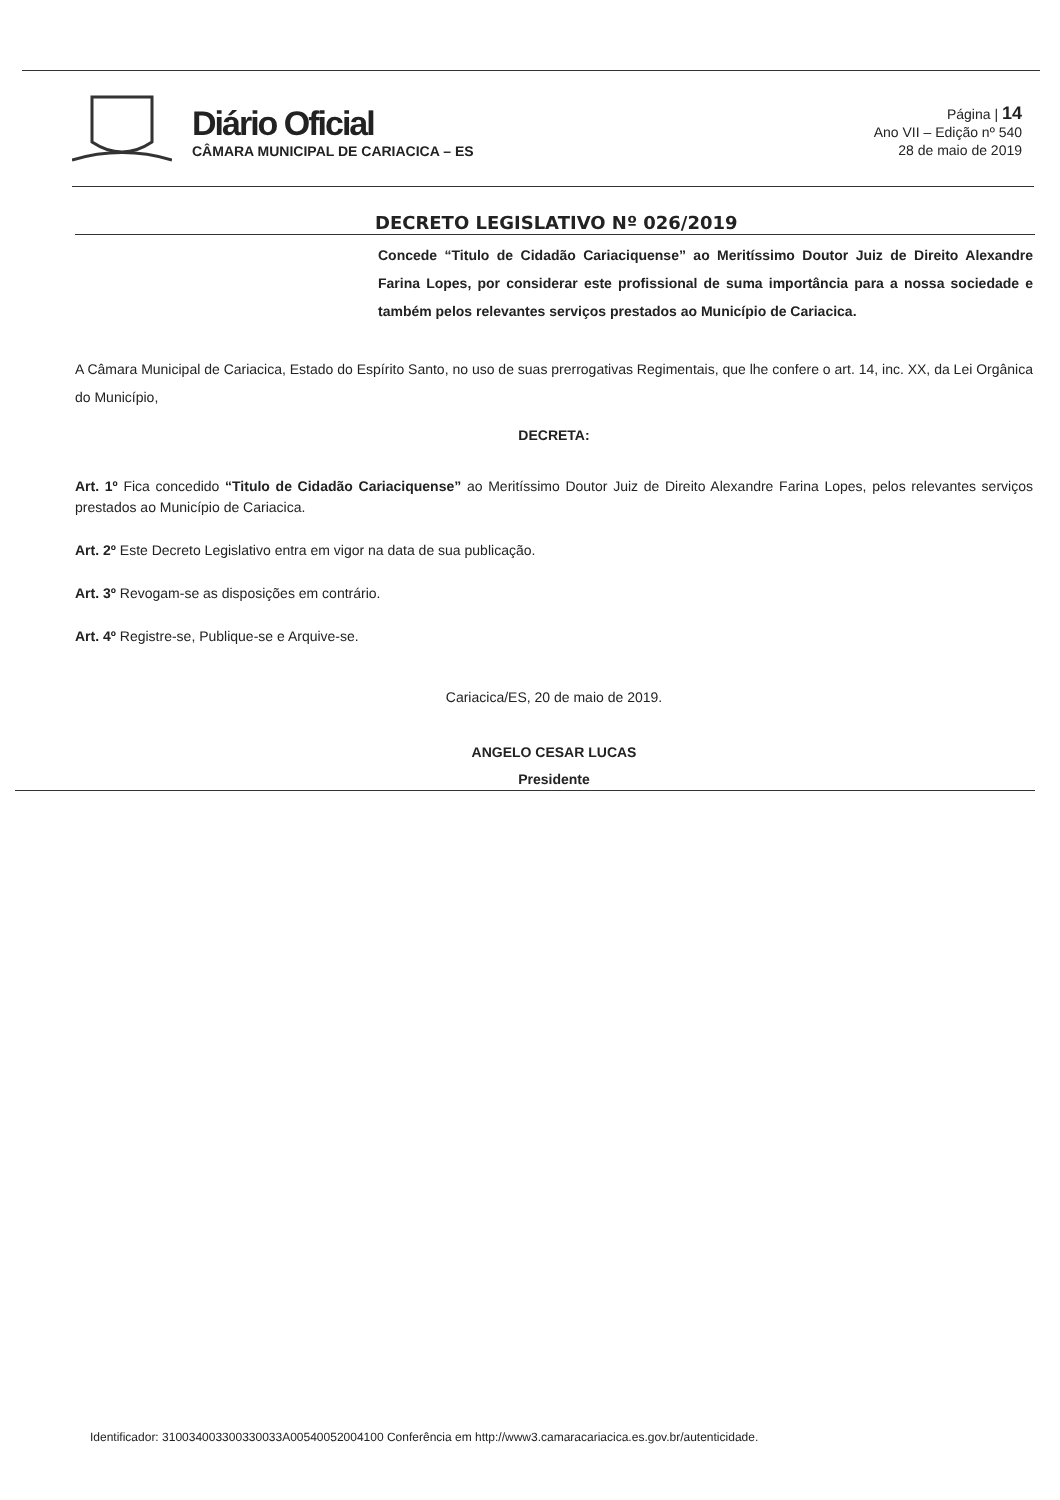Diário Oficial
CÂMARA MUNICIPAL DE CARIACICA – ES
Página | 14
Ano VII – Edição nº 540
28 de maio de 2019
DECRETO LEGISLATIVO Nº 026/2019
Concede “Titulo de Cidadão Cariaciquense” ao Meritíssimo Doutor Juiz de Direito Alexandre Farina Lopes, por considerar este profissional de suma importância para a nossa sociedade e também pelos relevantes serviços prestados ao Município de Cariacica.
A Câmara Municipal de Cariacica, Estado do Espírito Santo, no uso de suas prerrogativas Regimentais, que lhe confere o art. 14, inc. XX, da Lei Orgânica do Município,
DECRETA:
Art. 1º Fica concedido “Titulo de Cidadão Cariaciquense” ao Meritíssimo Doutor Juiz de Direito Alexandre Farina Lopes, pelos relevantes serviços prestados ao Município de Cariacica.
Art. 2º Este Decreto Legislativo entra em vigor na data de sua publicação.
Art. 3º Revogam-se as disposições em contrário.
Art. 4º Registre-se, Publique-se e Arquive-se.
Cariacica/ES, 20 de maio de 2019.
ANGELO CESAR LUCAS
Presidente
Identificador: 310034003300330033A00540052004100 Conferência em http://www3.camaracariacica.es.gov.br/autenticidade.